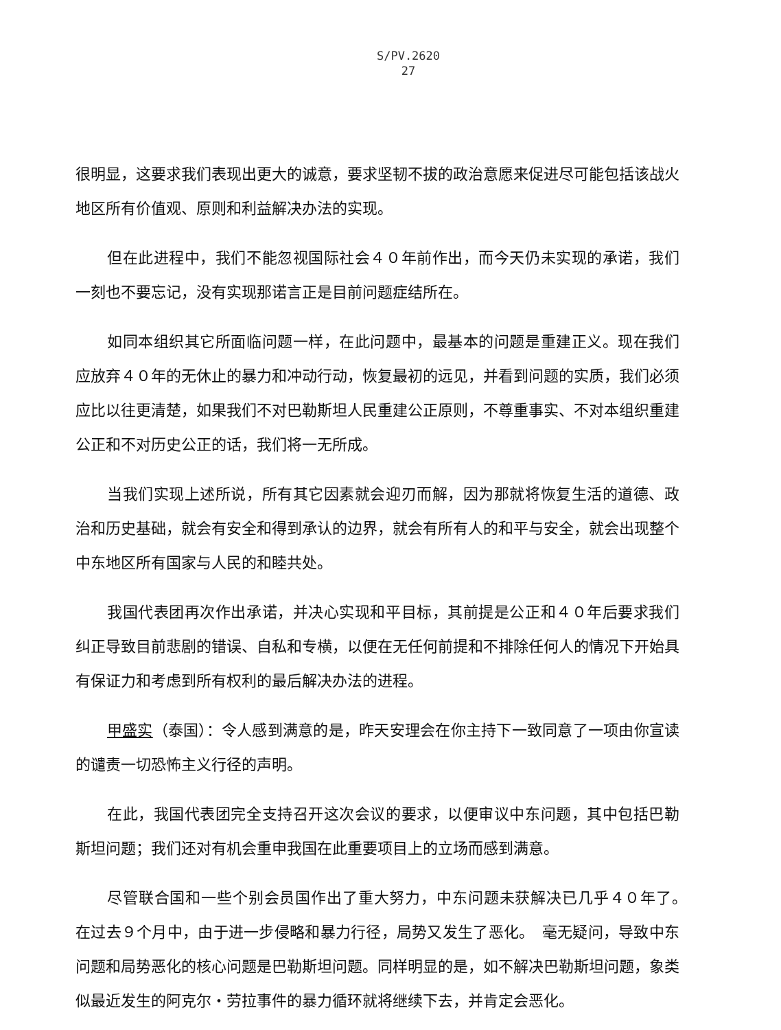S/PV.2620
27
很明显，这要求我们表现出更大的诚意，要求坚韧不拔的政治意愿来促进尽可能包括该战火地区所有价值观、原则和利益解决办法的实现。
但在此进程中，我们不能忽视国际社会４０年前作出，而今天仍未实现的承诺，我们一刻也不要忘记，没有实现那诺言正是目前问题症结所在。
如同本组织其它所面临问题一样，在此问题中，最基本的问题是重建正义。现在我们应放弃４０年的无休止的暴力和冲动行动，恢复最初的远见，并看到问题的实质，我们必须应比以往更清楚，如果我们不对巴勒斯坦人民重建公正原则，不尊重事实、不对本组织重建公正和不对历史公正的话，我们将一无所成。
当我们实现上述所说，所有其它因素就会迎刃而解，因为那就将恢复生活的道德、政治和历史基础，就会有安全和得到承认的边界，就会有所有人的和平与安全，就会出现整个中东地区所有国家与人民的和睦共处。
我国代表团再次作出承诺，并决心实现和平目标，其前提是公正和４０年后要求我们纠正导致目前悲剧的错误、自私和专横，以便在无任何前提和不排除任何人的情况下开始具有保证力和考虑到所有权利的最后解决办法的进程。
甲盛实（泰国）：令人感到满意的是，昨天安理会在你主持下一致同意了一项由你宣读的谴责一切恐怖主义行径的声明。
在此，我国代表团完全支持召开这次会议的要求，以便审议中东问题，其中包括巴勒斯坦问题；我们还对有机会重申我国在此重要项目上的立场而感到满意。
尽管联合国和一些个别会员国作出了重大努力，中东问题未获解决已几乎４０年了。　在过去９个月中，由于进一步侵略和暴力行径，局势又发生了恶化。　毫无疑问，导致中东问题和局势恶化的核心问题是巴勒斯坦问题。同样明显的是，如不解决巴勒斯坦问题，象类似最近发生的阿克尔・劳拉事件的暴力循环就将继续下去，并肯定会恶化。